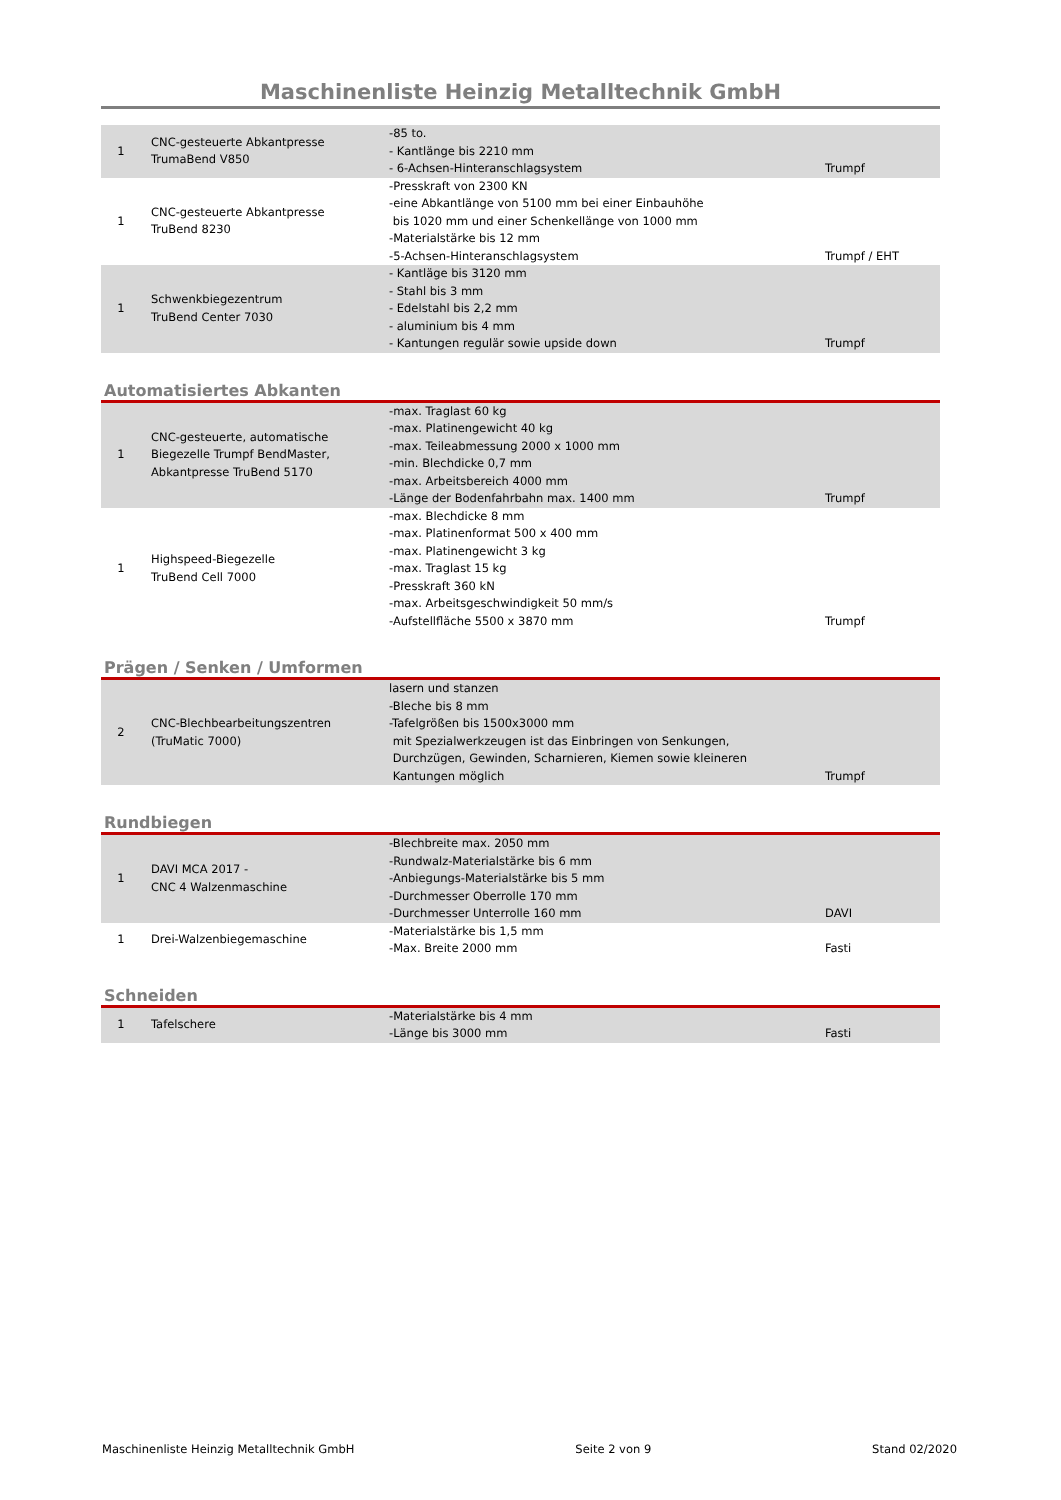Maschinenliste Heinzig Metalltechnik GmbH
| 1 | CNC-gesteuerte Abkantpresse TrumaBend V850 | -85 to. - Kantlänge bis 2210 mm - 6-Achsen-Hinteranschlagsystem | Trumpf |
| 1 | CNC-gesteuerte Abkantpresse TruBend 8230 | -Presskraft von 2300 KN -eine Abkantlänge von 5100 mm bei einer Einbauhöhe bis 1020 mm und einer Schenkellänge von 1000 mm -Materialstärke bis 12 mm -5-Achsen-Hinteranschlagsystem | Trumpf / EHT |
| 1 | Schwenkbiegezentrum TruBend Center 7030 | - Kantläge bis 3120 mm - Stahl bis 3 mm - Edelstahl bis 2,2 mm - aluminium bis 4 mm - Kantungen regulär sowie upside down | Trumpf |
Automatisiertes Abkanten
| 1 | CNC-gesteuerte, automatische Biegezelle Trumpf BendMaster, Abkantpresse TruBend 5170 | -max. Traglast 60 kg -max. Platinengewicht 40 kg -max. Teileabmessung 2000 x 1000 mm -min. Blechdicke 0,7 mm -max. Arbeitsbereich 4000 mm -Länge der Bodenfahrbahn max. 1400 mm | Trumpf |
| 1 | Highspeed-Biegezelle TruBend Cell 7000 | -max. Blechdicke 8 mm -max. Platinenformat 500 x 400 mm -max. Platinengewicht 3 kg -max. Traglast 15 kg -Presskraft 360 kN -max. Arbeitsgeschwindigkeit 50 mm/s -Aufstellfläche 5500 x 3870 mm | Trumpf |
Prägen / Senken / Umformen
| 2 | CNC-Blechbearbeitungszentren (TruMatic 7000) | lasern und stanzen -Bleche bis 8 mm -Tafelgrößen bis 1500x3000 mm mit Spezialwerkzeugen ist das Einbringen von Senkungen, Durchzügen, Gewinden, Scharnieren, Kiemen sowie kleineren Kantungen möglich | Trumpf |
Rundbiegen
| 1 | DAVI MCA 2017 - CNC 4 Walzenmaschine | -Blechbreite max. 2050 mm -Rundwalz-Materialstärke bis 6 mm -Anbiegungs-Materialstärke bis 5 mm -Durchmesser Oberrolle 170 mm -Durchmesser Unterrolle 160 mm | DAVI |
| 1 | Drei-Walzenbiegemaschine | -Materialstärke bis 1,5 mm -Max. Breite 2000 mm | Fasti |
Schneiden
| 1 | Tafelschere | -Materialstärke bis 4 mm -Länge bis 3000 mm | Fasti |
Maschinenliste Heinzig Metalltechnik GmbH Seite 2 von 9 Stand 02/2020